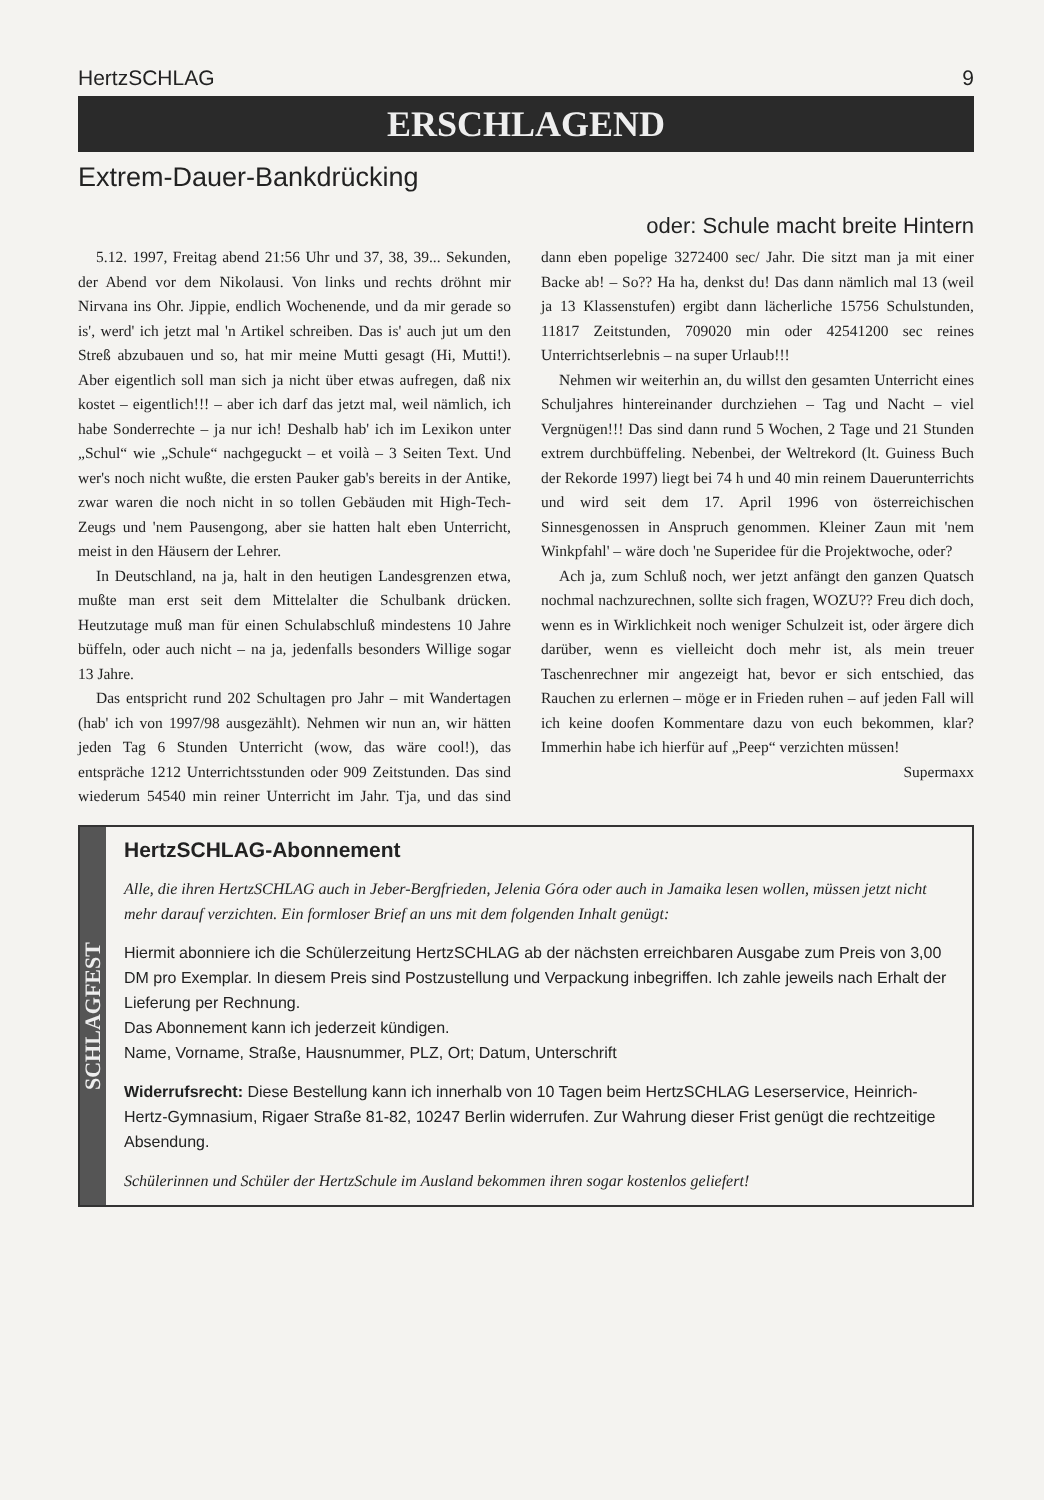HertzSCHLAG 9
ERSCHLAGEND
Extrem-Dauer-Bankdrücking
oder: Schule macht breite Hintern
5.12. 1997, Freitag abend 21:56 Uhr und 37, 38, 39... Sekunden, der Abend vor dem Nikolausi. Von links und rechts dröhnt mir Nirvana ins Ohr. Jippie, endlich Wochenende, und da mir gerade so is', werd' ich jetzt mal 'n Artikel schreiben. Das is' auch jut um den Streß abzubauen und so, hat mir meine Mutti gesagt (Hi, Mutti!). Aber eigentlich soll man sich ja nicht über etwas aufregen, daß nix kostet – eigentlich!!! – aber ich darf das jetzt mal, weil nämlich, ich habe Sonderrechte – ja nur ich! Deshalb hab' ich im Lexikon unter „Schul“ wie „Schule“ nachgeguckt – et voilà – 3 Seiten Text. Und wer's noch nicht wußte, die ersten Pauker gab's bereits in der Antike, zwar waren die noch nicht in so tollen Gebäuden mit High-Tech-Zeugs und 'nem Pausengong, aber sie hatten halt eben Unterricht, meist in den Häusern der Lehrer.
In Deutschland, na ja, halt in den heutigen Landesgrenzen etwa, mußte man erst seit dem Mittelalter die Schulbank drücken. Heutzutage muß man für einen Schulabschluß mindestens 10 Jahre büffeln, oder auch nicht – na ja, jedenfalls besonders Willige sogar 13 Jahre.
Das entspricht rund 202 Schultagen pro Jahr – mit Wandertagen (hab' ich von 1997/98 ausgezählt). Nehmen wir nun an, wir hätten jeden Tag 6 Stunden Unterricht (wow, das wäre cool!), das entspräche 1212 Unterrichtsstunden oder 909 Zeitstunden. Das sind wiederum 54540 min reiner Unterricht im Jahr. Tja, und das sind dann eben popelige 3272400 sec/ Jahr. Die sitzt man ja mit einer Backe ab! – So?? Ha ha, denkst du! Das dann nämlich mal 13 (weil ja 13 Klassenstufen) ergibt dann lächerliche 15756 Schulstunden, 11817 Zeitstunden, 709020 min oder 42541200 sec reines Unterrichtserlebnis – na super Urlaub!!!
Nehmen wir weiterhin an, du willst den gesamten Unterricht eines Schuljahres hintereinander durchziehen – Tag und Nacht – viel Vergnügen!!! Das sind dann rund 5 Wochen, 2 Tage und 21 Stunden extrem durchbüffeling. Nebenbei, der Weltrekord (lt. Guiness Buch der Rekorde 1997) liegt bei 74 h und 40 min reinem Dauerunterrichts und wird seit dem 17. April 1996 von österreichischen Sinnesgenossen in Anspruch genommen. Kleiner Zaun mit 'nem Winkpfahl' – wäre doch 'ne Superidee für die Projektwoche, oder?
Ach ja, zum Schluß noch, wer jetzt anfängt den ganzen Quatsch nochmal nachzurechnen, sollte sich fragen, WOZU?? Freu dich doch, wenn es in Wirklichkeit noch weniger Schulzeit ist, oder ärgere dich darüber, wenn es vielleicht doch mehr ist, als mein treuer Taschenrechner mir angezeigt hat, bevor er sich entschied, das Rauchen zu erlernen – möge er in Frieden ruhen – auf jeden Fall will ich keine doofen Kommentare dazu von euch bekommen, klar? Immerhin habe ich hierfür auf „Peep“ verzichten müssen!
Supermaxx
SCHLAGFEST
HertzSCHLAG-Abonnement
Alle, die ihren HertzSCHLAG auch in Jeber-Bergfrieden, Jelenia Góra oder auch in Jamaika lesen wollen, müssen jetzt nicht mehr darauf verzichten. Ein formloser Brief an uns mit dem folgenden Inhalt genügt:
Hiermit abonniere ich die Schülerzeitung HertzSCHLAG ab der nächsten erreichbaren Ausgabe zum Preis von 3,00 DM pro Exemplar. In diesem Preis sind Postzustellung und Verpackung inbegriffen. Ich zahle jeweils nach Erhalt der Lieferung per Rechnung.
Das Abonnement kann ich jederzeit kündigen.
Name, Vorname, Straße, Hausnummer, PLZ, Ort; Datum, Unterschrift
Widerrufsrecht: Diese Bestellung kann ich innerhalb von 10 Tagen beim HertzSCHLAG Leserservice, Heinrich-Hertz-Gymnasium, Rigaer Straße 81-82, 10247 Berlin widerrufen. Zur Wahrung dieser Frist genügt die rechtzeitige Absendung.
Schülerinnen und Schüler der HertzSchule im Ausland bekommen ihren sogar kostenlos geliefert!